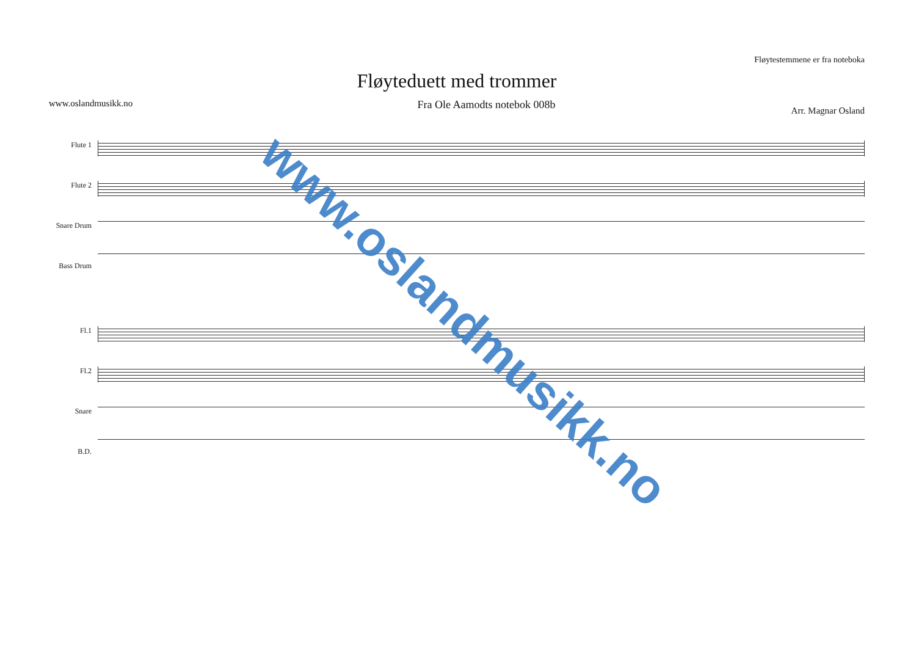Fløytestemmene er fra noteboka
Fløyteduett med trommer
www.oslandmusikk.no Fra Ole Aamodts notebok 008b Arr. Magnar Osland
Flute 1
Flute 2
Snare Drum
Bass Drum
Fl.1
Fl.2
Snare
B.D.
www.oslandmusikk.no